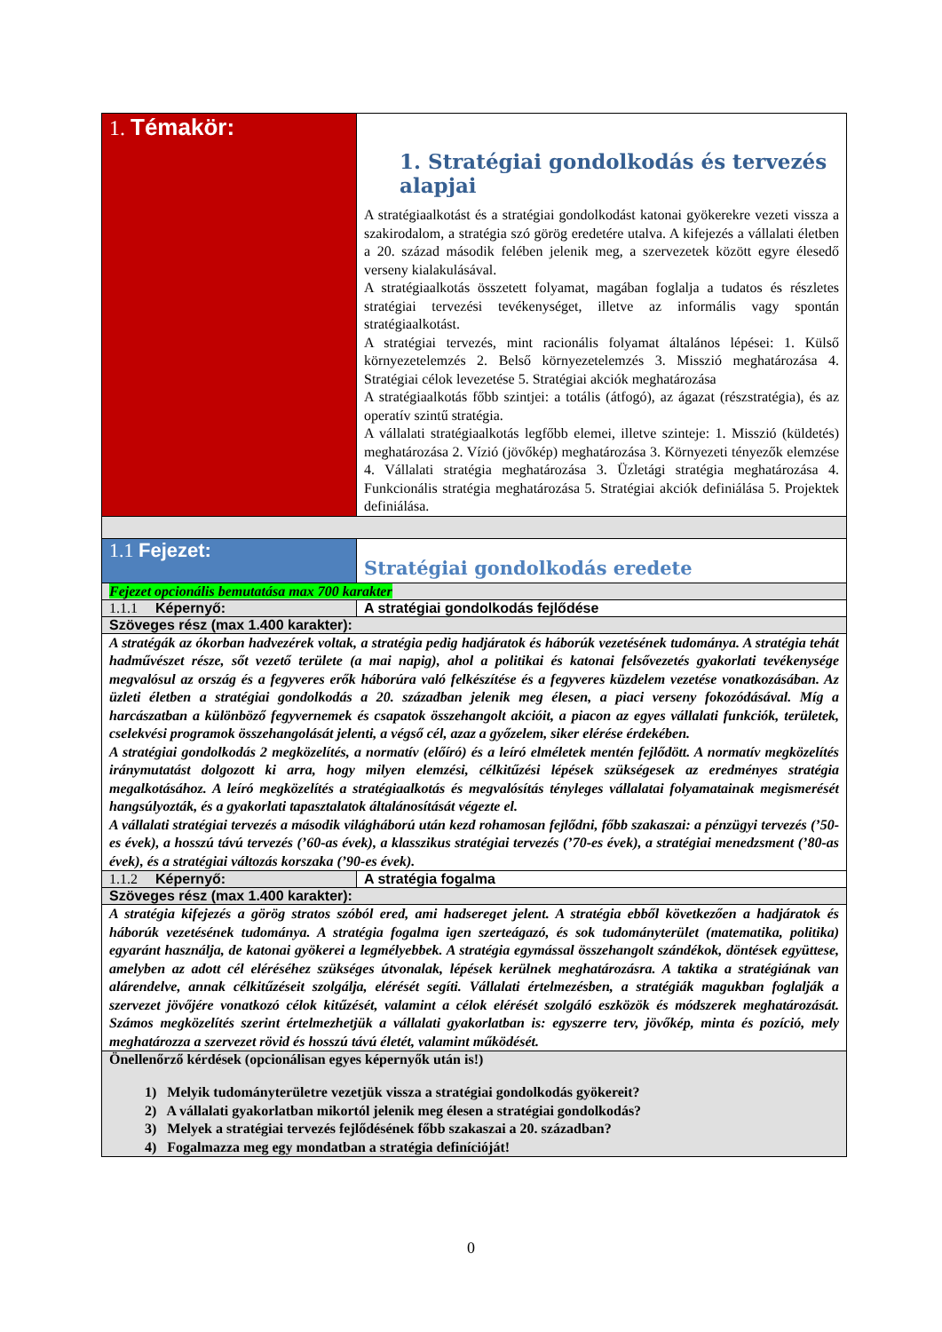| 1. Témakör: | 1. Stratégiai gondolkodás és tervezés alapjai A stratégiaalkotást és a stratégiai gondolkodást katonai gyökerekre vezeti vissza a szakirodalom, a stratégia szó görög eredetére utalva. A kifejezés a vállalati életben a 20. század második felében jelenik meg, a szervezetek között egyre élesedő verseny kialakulásával. A stratégiaalkotás összetett folyamat, magában foglalja a tudatos és részletes stratégiai tervezési tevékenységet, illetve az informális vagy spontán stratégiaalkotást. A stratégiai tervezés, mint racionális folyamat általános lépései: 1. Külső környezetelemzés 2. Belső környezetelemzés 3. Misszió meghatározása 4. Stratégiai célok levezetése 5. Stratégiai akciók meghatározása A stratégiaalkotás főbb szintjei: a totális (átfogó), az ágazat (részstratégia), és az operatív szintű stratégia. A vállalati stratégiaalkotás legfőbb elemei, illetve szinteje: 1. Misszió (küldetés) meghatározása 2. Vízió (jövőkép) meghatározása 3. Környezeti tényezők elemzése 4. Vállalati stratégia meghatározása 3. Üzletági stratégia meghatározása 4. Funkcionális stratégia meghatározása 5. Stratégiai akciók definiálása 5. Projektek definiálása. |
| 1.1 Fejezet: | Stratégiai gondolkodás eredete |
| Fejezet opcionális bemutatása max 700 karakter | |
| 1.1.1 Képernyő: | A stratégiai gondolkodás fejlődése |
| Szöveges rész (max 1.400 karakter): | |
| A stratégák az ókorban hadvezérek voltak, a stratégia pedig hadjáratok és háborúk vezetésének tudománya. A stratégia tehát hadművészet része, sőt vezető területe (a mai napig), ahol a politikai és katonai felsővezetés gyakorlati tevékenysége megvalósul az ország és a fegyveres erők háborúra való felkészítése és a fegyveres küzdelem vezetése vonatkozásában. Az üzleti életben a stratégiai gondolkodás a 20. században jelenik meg élesen, a piaci verseny fokozódásával. Míg a harcászatban a különböző fegyvernemek és csapatok összehangolt akcióit, a piacon az egyes vállalati funkciók, területek, cselekvési programok összehangolását jelenti, a végső cél, azaz a győzelem, siker elérése érdekében. A stratégiai gondolkodás 2 megközelítés, a normatív (előíró) és a leíró elméletek mentén fejlődött. A normatív megközelítés iránymutatást dolgozott ki arra, hogy milyen elemzési, célkitűzési lépések szükségesek az eredményes stratégia megalkotásához. A leíró megközelítés a stratégiaalkotás és megvalósítás tényleges vállalatai folyamatainak megismerését hangsúlyozták, és a gyakorlati tapasztalatok általánosítását végezte el. A vállalati stratégiai tervezés a második világháború után kezd rohamosan fejlődni, főbb szakaszai: a pénzügyi tervezés (’50-es évek), a hosszú távú tervezés (’60-as évek), a klasszikus stratégiai tervezés (’70-es évek), a stratégiai menedzsment (’80-as évek), és a stratégiai változás korszaka (’90-es évek). | |
| 1.1.2 Képernyő: | A stratégia fogalma |
| Szöveges rész (max 1.400 karakter): | |
| A stratégia kifejezés a görög stratos szóból ered, ami hadsereget jelent. A stratégia ebből következően a hadjáratok és háborúk vezetésének tudománya. A stratégia fogalma igen szerteágazó, és sok tudományterület (matematika, politika) egyaránt használja, de katonai gyökerei a legmélyebbek. A stratégia egymással összehangolt szándékok, döntések együttese, amelyben az adott cél eléréséhez szükséges útvonalak, lépések kerülnek meghatározásra. A taktika a stratégiának van alárendelve, annak célkitűzéseit szolgálja, elérését segíti. Vállalati értelmezésben, a stratégiák magukban foglalják a szervezet jövőjére vonatkozó célok kitűzését, valamint a célok elérését szolgáló eszközök és módszerek meghatározását. Számos megközelítés szerint értelmezhetjük a vállalati gyakorlatban is: egyszerre terv, jövőkép, minta és pozíció, mely meghatározza a szervezet rövid és hosszú távú életét, valamint működését. | |
| Önellenőrző kérdések (opcionálisan egyes képernyők után is!) 1) Melyik tudományterületre vezetjük vissza a stratégiai gondolkodás gyökereit? 2) A vállalati gyakorlatban mikortól jelenik meg élesen a stratégiai gondolkodás? 3) Melyek a stratégiai tervezés fejlődésének főbb szakaszai a 20. században? 4) Fogalmazza meg egy mondatban a stratégia definícióját! | |
0